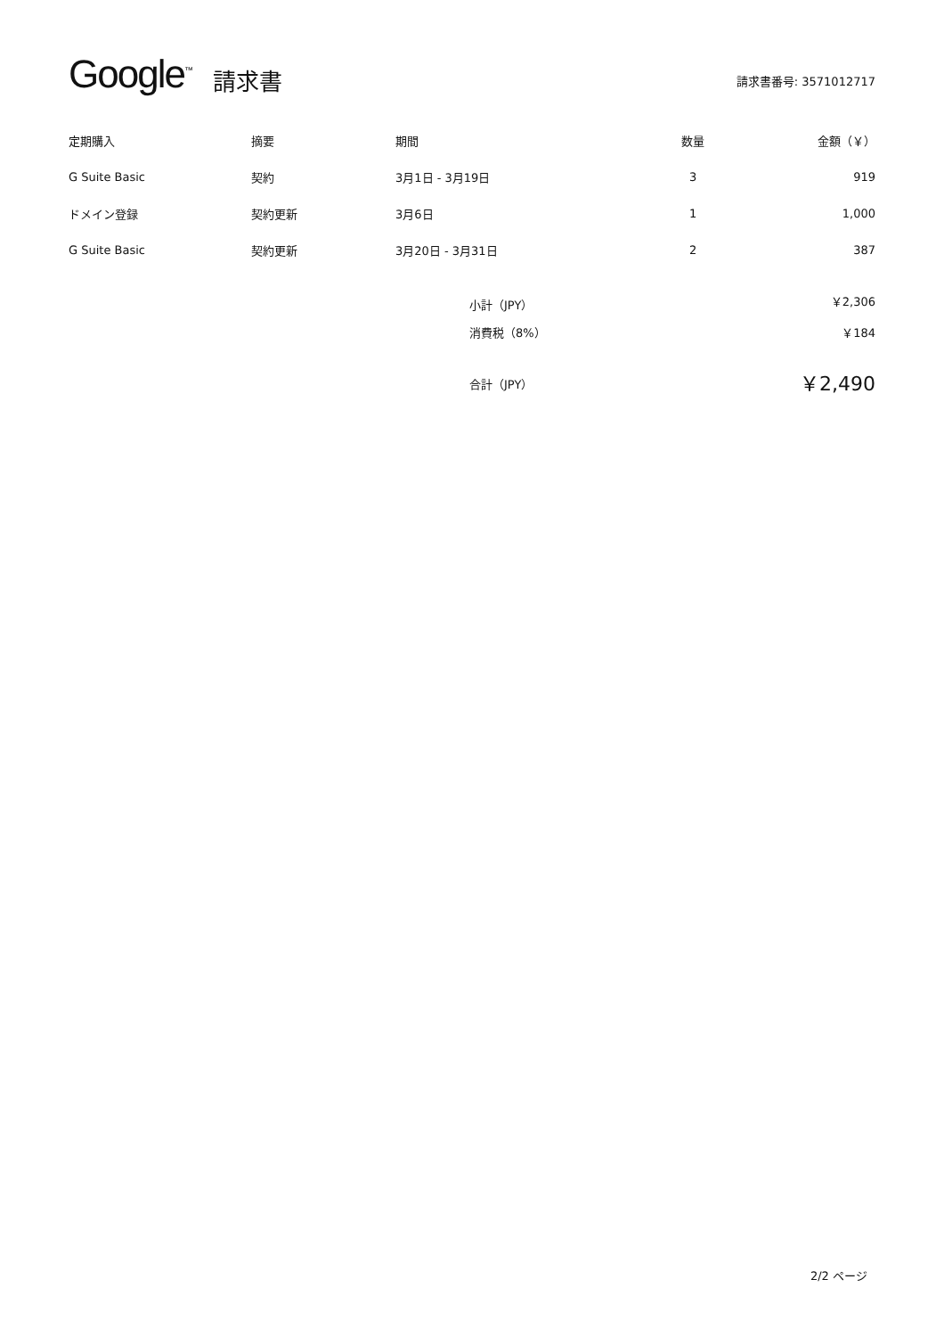Google<sup>™</sup> 請求書 請求書番号: 3571012717
| 定期購入 | 摘要 | 期間 | 数量 | 金額（￥） |
| --- | --- | --- | --- | --- |
| G Suite Basic | 契約 | 3月1日 - 3月19日 | 3 | 919 |
| ドメイン登録 | 契約更新 | 3月6日 | 1 | 1,000 |
| G Suite Basic | 契約更新 | 3月20日 - 3月31日 | 2 | 387 |
小計（JPY） ￥2,306
消費税（8%） ￥184
合計（JPY） ￥2,490
2/2 ページ